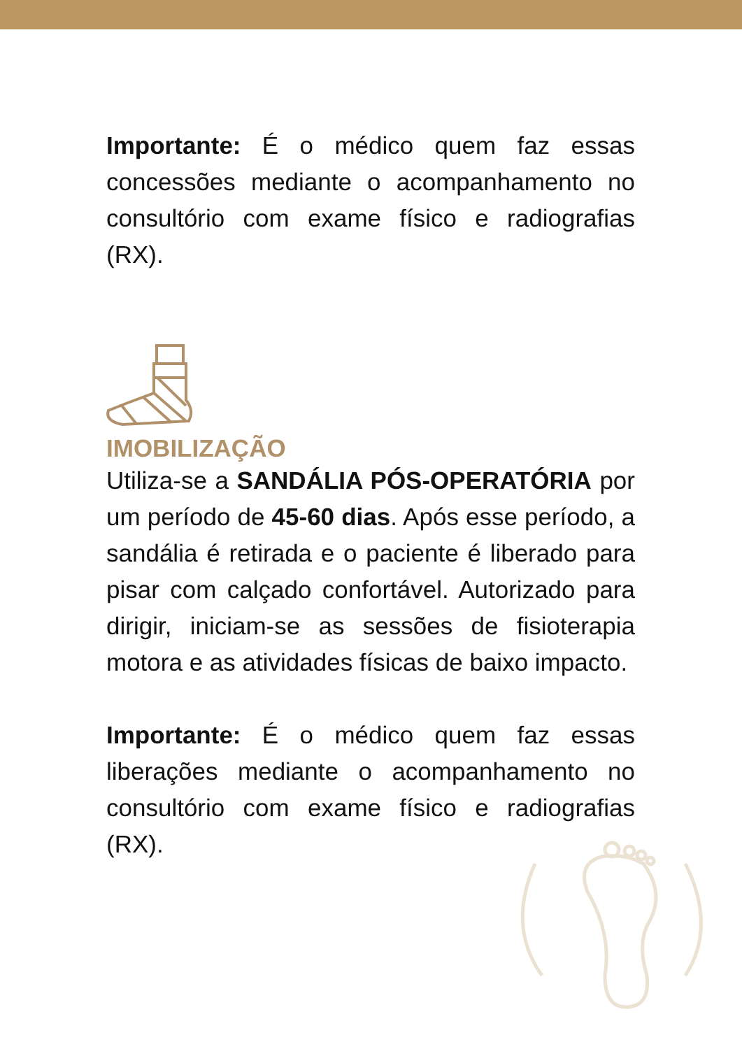Importante: É o médico quem faz essas concessões mediante o acompanhamento no consultório com exame físico e radiografias (RX).
IMOBILIZAÇÃO
Utiliza-se a SANDÁLIA PÓS-OPERATÓRIA por um período de 45-60 dias. Após esse período, a sandália é retirada e o paciente é liberado para pisar com calçado confortável. Autorizado para dirigir, iniciam-se as sessões de fisioterapia motora e as atividades físicas de baixo impacto.
Importante: É o médico quem faz essas liberações mediante o acompanhamento no consultório com exame físico e radiografias (RX).